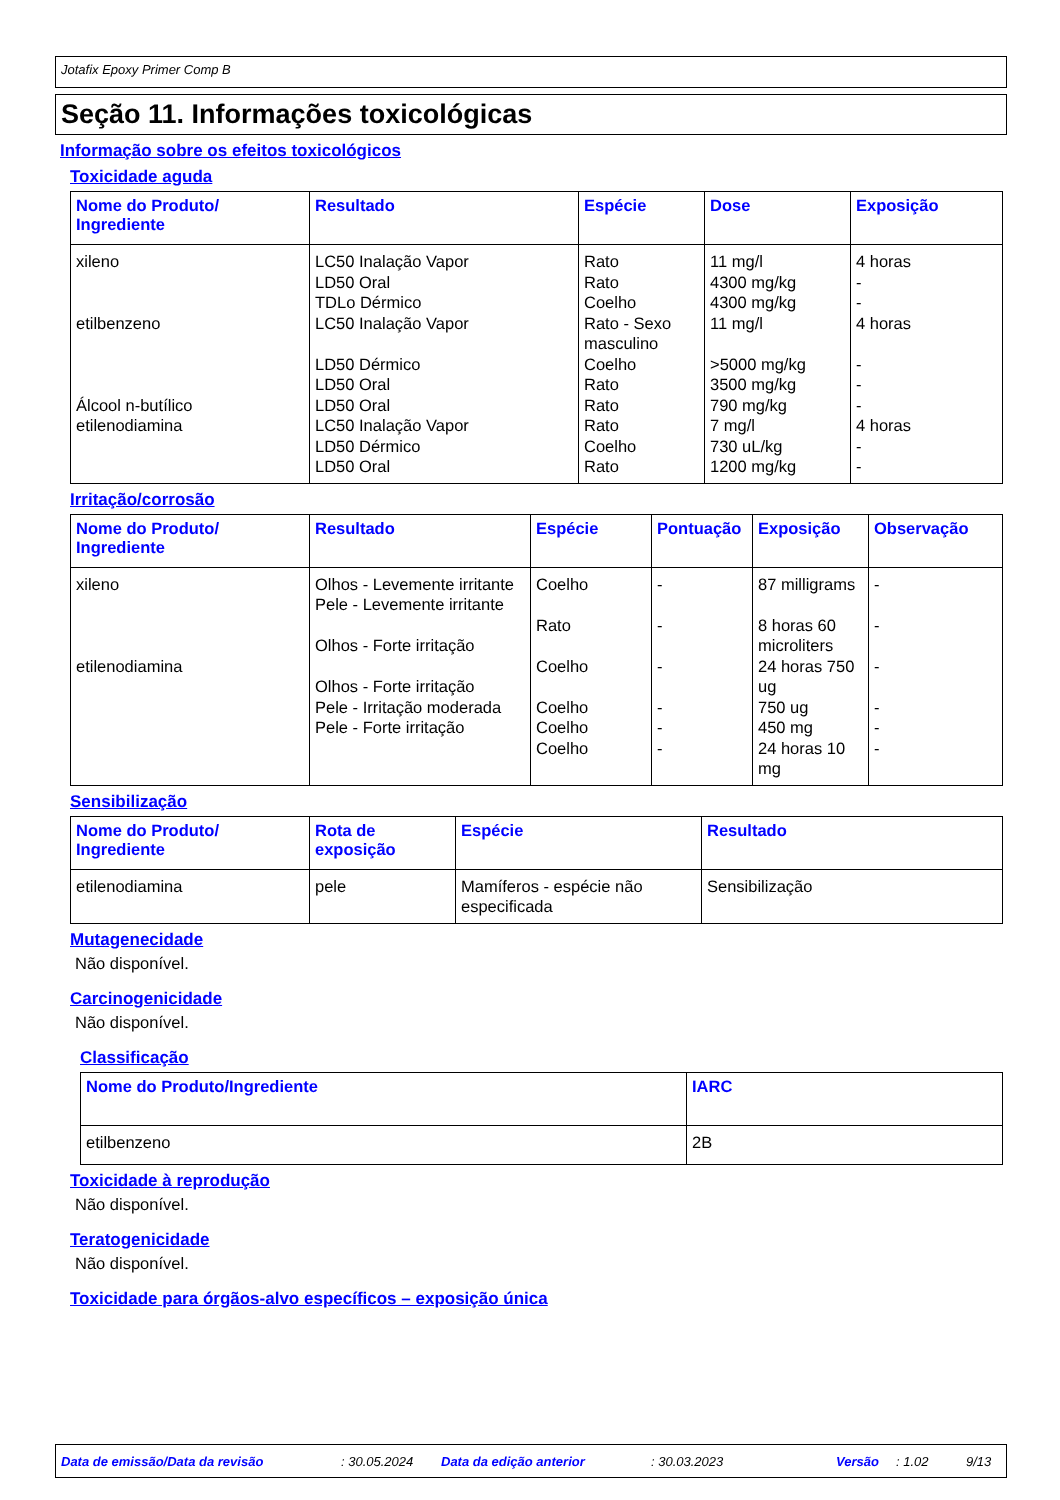Jotafix Epoxy Primer Comp B
Seção 11. Informações toxicológicas
Informação sobre os efeitos toxicológicos
Toxicidade aguda
| Nome do Produto/ Ingrediente | Resultado | Espécie | Dose | Exposição |
| --- | --- | --- | --- | --- |
| xileno etilbenzeno Álcool n-butílico etilenodiamina | LC50 Inalação Vapor LD50 Oral TDLo Dérmico LC50 Inalação Vapor LD50 Dérmico LD50 Oral LD50 Oral LC50 Inalação Vapor LD50 Dérmico LD50 Oral | Rato Rato Coelho Rato - Sexo masculino Coelho Rato Rato Rato Coelho Rato | 11 mg/l 4300 mg/kg 4300 mg/kg 11 mg/l >5000 mg/kg 3500 mg/kg 790 mg/kg 7 mg/l 730 uL/kg 1200 mg/kg | 4 horas - - 4 horas - - - 4 horas - - |
Irritação/corrosão
| Nome do Produto/ Ingrediente | Resultado | Espécie | Pontuação | Exposição | Observação |
| --- | --- | --- | --- | --- | --- |
| xileno etilenodiamina | Olhos - Levemente irritante Pele - Levemente irritante Olhos - Forte irritação Olhos - Forte irritação Pele - Irritação moderada Pele - Forte irritação | Coelho Rato Coelho Coelho Coelho Coelho | - - - - - - | 87 milligrams 8 horas 60 microliters 24 horas 750 ug 750 ug 450 mg 24 horas 10 mg | - - - - - - |
Sensibilização
| Nome do Produto/ Ingrediente | Rota de exposição | Espécie | Resultado |
| --- | --- | --- | --- |
| etilenodiamina | pele | Mamíferos - espécie não especificada | Sensibilização |
Mutagenecidade
Não disponível.
Carcinogenicidade
Não disponível.
Classificação
| Nome do Produto/Ingrediente | IARC |
| --- | --- |
| etilbenzeno | 2B |
Toxicidade à reprodução
Não disponível.
Teratogenicidade
Não disponível.
Toxicidade para órgãos-alvo específicos – exposição única
Data de emissão/Data da revisão: 30.05.2024 Data da edição anterior: 30.03.2023 Versão: 1.02 9/13